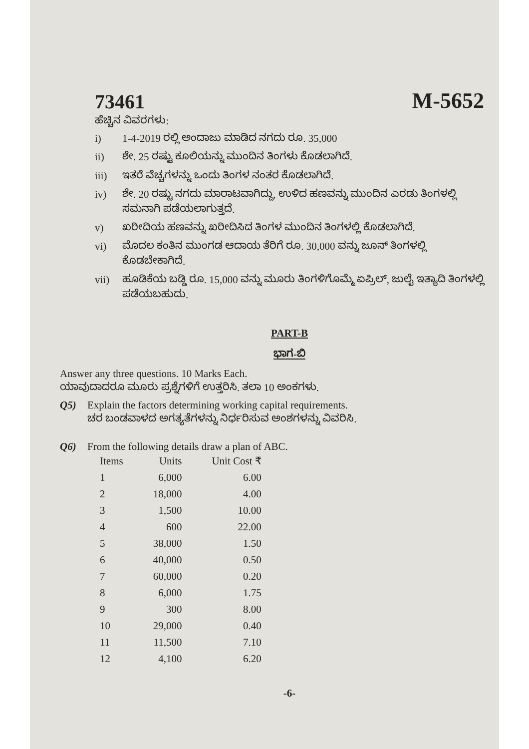73461
M-5652
ಹೆಚ್ಚಿನ ವಿವರಗಳು:
i) 1-4-2019 ರಲ್ಲಿ ಅಂದಾಜು ಮಾಡಿದ ನಗದು ರೂ. 35,000
ii) ಶೇ. 25 ರಷ್ಟು ಕೂಲಿಯನ್ನು ಮುಂದಿನ ತಿಂಗಳು ಕೊಡಲಾಗಿದೆ.
iii) ಇತರೆ ವೆಚ್ಚಗಳನ್ನು ಒಂದು ತಿಂಗಳ ನಂತರ ಕೊಡಲಾಗಿದೆ.
iv) ಶೇ. 20 ರಷ್ಟು ನಗದು ಮಾರಾಟವಾಗಿದ್ದು, ಉಳಿದ ಹಣವನ್ನು ಮುಂದಿನ ಎರಡು ತಿಂಗಳಲ್ಲಿ ಸಮನಾಗಿ ಪಡೆಯಲಾಗುತ್ತದೆ.
v) ಖರೀದಿಯ ಹಣವನ್ನು ಖರೀದಿಸಿದ ತಿಂಗಳ ಮುಂದಿನ ತಿಂಗಳಲ್ಲಿ ಕೊಡಲಾಗಿದೆ.
vi) ಮೊದಲ ಕಂತಿನ ಮುಂಗಡ ಆದಾಯ ತೆರಿಗೆ ರೂ. 30,000 ವನ್ನು ಜೂನ್ ತಿಂಗಳಲ್ಲಿ ಕೊಡಬೇಕಾಗಿದೆ.
vii) ಹೂಡಿಕೆಯ ಬಡ್ಡಿ ರೂ. 15,000 ವನ್ನು ಮೂರು ತಿಂಗಳಿಗೊಮ್ಮೆ ಏಪ್ರಿಲ್, ಜುಲೈ ಇತ್ಯಾದಿ ತಿಂಗಳಲ್ಲಿ ಪಡೆಯಬಹುದು.
PART-B
ಭಾಗ-ಬಿ
Answer any three questions. 10 Marks Each.
ಯಾವುದಾದರೂ ಮೂರು ಪ್ರಶ್ನೆಗಳಿಗೆ ಉತ್ತರಿಸಿ. ತಲಾ 10 ಅಂಕಗಳು.
Q5) Explain the factors determining working capital requirements.
ಚರ ಬಂಡವಾಳದ ಅಗತ್ಯತೆಗಳನ್ನು ನಿರ್ಧರಿಸುವ ಅಂಶಗಳನ್ನು ವಿವರಿಸಿ.
Q6) From the following details draw a plan of ABC.
| Items | Units | Unit Cost ₹ |
| --- | --- | --- |
| 1 | 6,000 | 6.00 |
| 2 | 18,000 | 4.00 |
| 3 | 1,500 | 10.00 |
| 4 | 600 | 22.00 |
| 5 | 38,000 | 1.50 |
| 6 | 40,000 | 0.50 |
| 7 | 60,000 | 0.20 |
| 8 | 6,000 | 1.75 |
| 9 | 300 | 8.00 |
| 10 | 29,000 | 0.40 |
| 11 | 11,500 | 7.10 |
| 12 | 4,100 | 6.20 |
-6-